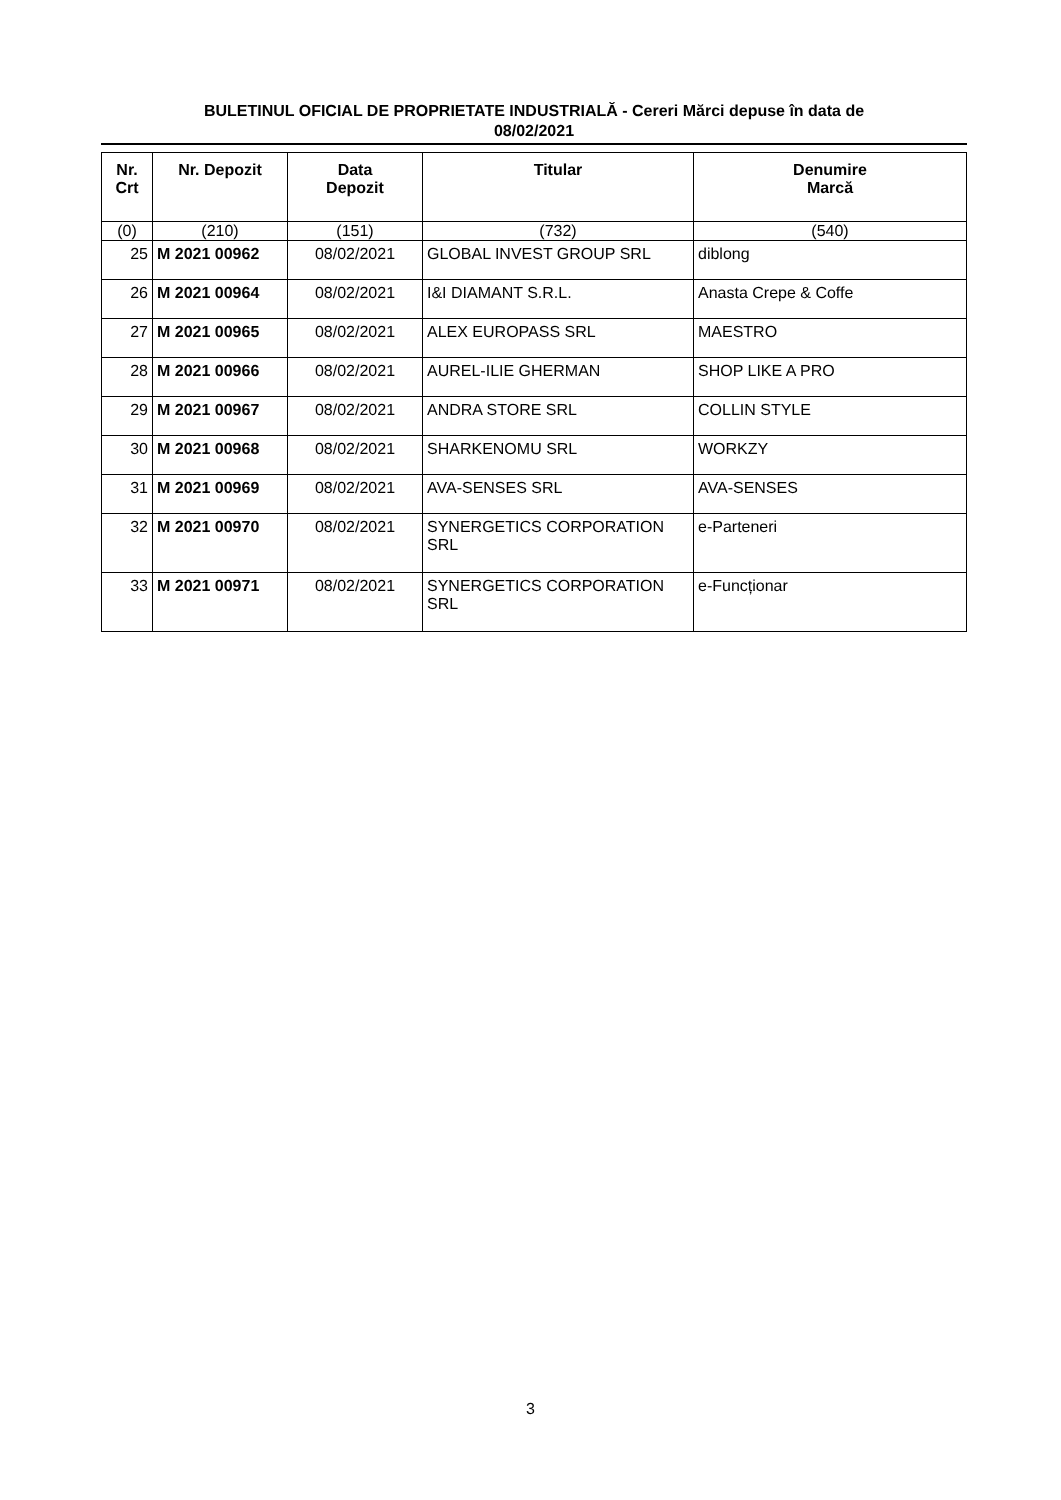BULETINUL OFICIAL DE PROPRIETATE INDUSTRIALĂ - Cereri Mărci depuse în data de
08/02/2021
| Nr. Crt | Nr. Depozit | Data Depozit | Titular | Denumire Marcă |
| --- | --- | --- | --- | --- |
| (0) | (210) | (151) | (732) | (540) |
| 25 | M 2021 00962 | 08/02/2021 | GLOBAL INVEST GROUP SRL | diblong |
| 26 | M 2021 00964 | 08/02/2021 | I&I DIAMANT S.R.L. | Anasta Crepe & Coffe |
| 27 | M 2021 00965 | 08/02/2021 | ALEX EUROPASS SRL | MAESTRO |
| 28 | M 2021 00966 | 08/02/2021 | AUREL-ILIE GHERMAN | SHOP LIKE A PRO |
| 29 | M 2021 00967 | 08/02/2021 | ANDRA STORE SRL | COLLIN STYLE |
| 30 | M 2021 00968 | 08/02/2021 | SHARKENOMU SRL | WORKZY |
| 31 | M 2021 00969 | 08/02/2021 | AVA-SENSES SRL | AVA-SENSES |
| 32 | M 2021 00970 | 08/02/2021 | SYNERGETICS CORPORATION SRL | e-Parteneri |
| 33 | M 2021 00971 | 08/02/2021 | SYNERGETICS CORPORATION SRL | e-Funcționar |
3